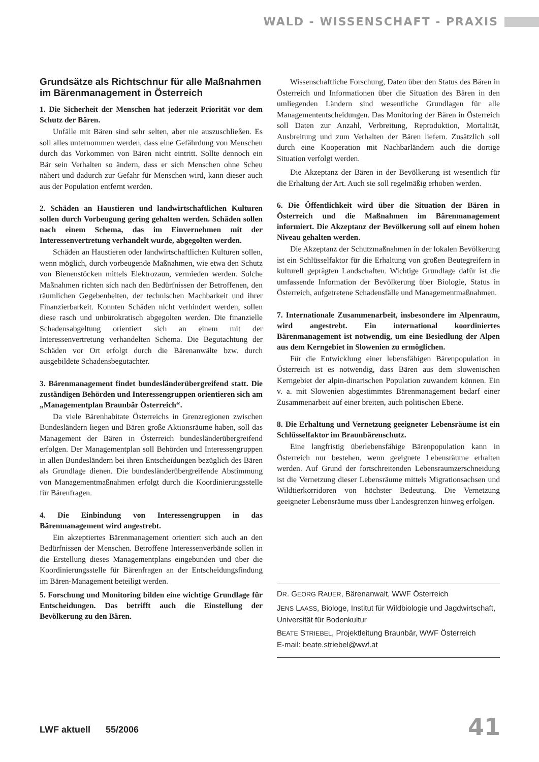WALD - WISSENSCHAFT - PRAXIS
Grundsätze als Richtschnur für alle Maß­nahmen im Bärenmanagement in Österreich
1. Die Sicherheit der Menschen hat jederzeit Priorität vor dem Schutz der Bären.
Unfälle mit Bären sind sehr selten, aber nie auszuschließen. Es soll alles unternommen werden, dass eine Gefährdung von Menschen durch das Vorkommen von Bären nicht eintritt. Sollte dennoch ein Bär sein Verhalten so ändern, dass er sich Menschen ohne Scheu nähert und dadurch zur Gefahr für Menschen wird, kann dieser auch aus der Population entfernt werden.
2. Schäden an Haustieren und landwirtschaftlichen Kulturen sollen durch Vorbeugung gering gehalten werden. Schäden sollen nach einem Schema, das im Einvernehmen mit der Interessenvertretung verhandelt wurde, abgegolten werden.
Schäden an Haustieren oder landwirtschaftlichen Kulturen sollen, wenn möglich, durch vorbeugende Maßnahmen, wie etwa den Schutz von Bienenstöcken mittels Elektrozaun, vermieden werden. Solche Maßnahmen richten sich nach den Bedürfnissen der Betroffenen, den räumlichen Gegebenheiten, der technischen Machbarkeit und ihrer Finanzierbarkeit. Konnten Schäden nicht verhindert werden, sollen diese rasch und unbürokratisch abgegolten werden. Die finanzielle Schadensabgeltung orientiert sich an einem mit der Interessenvertretung verhandelten Schema. Die Begutachtung der Schäden vor Ort erfolgt durch die Bärenanwälte bzw. durch ausgebildete Schadensbegutachter.
3. Bärenmanagement findet bundesländerübergreifend statt. Die zuständigen Behörden und Interessengruppen orientieren sich am „Managementplan Braunbär Österreich“.
Da viele Bärenhabitate Österreichs in Grenzregionen zwischen Bundesländern liegen und Bären große Aktionsräume haben, soll das Management der Bären in Österreich bundesländerübergreifend erfolgen. Der Managementplan soll Behörden und Interessengruppen in allen Bundesländern bei ihren Entscheidungen bezüglich des Bären als Grundlage dienen. Die bundesländerübergreifende Abstimmung von Managementmaßnahmen erfolgt durch die Koordinierungsstelle für Bärenfragen.
4. Die Einbindung von Interessengruppen in das Bärenmanagement wird angestrebt.
Ein akzeptiertes Bärenmanagement orientiert sich auch an den Bedürfnissen der Menschen. Betroffene Interessenverbände sollen in die Erstellung dieses Managementplans eingebunden und über die Koordinierungsstelle für Bärenfragen an der Entscheidungsfindung im Bären-Management beteiligt werden.
5. Forschung und Monitoring bilden eine wichtige Grundlage für Entscheidungen. Das betrifft auch die Einstellung der Bevölkerung zu den Bären.
Wissenschaftliche Forschung, Daten über den Status des Bären in Österreich und Informationen über die Situation des Bären in den umliegenden Ländern sind wesentliche Grundlagen für alle Managemententscheidungen. Das Monitoring der Bären in Österreich soll Daten zur Anzahl, Verbreitung, Reproduktion, Mortalität, Ausbreitung und zum Verhalten der Bären liefern. Zusätzlich soll durch eine Kooperation mit Nachbarländern auch die dortige Situation verfolgt werden.
Die Akzeptanz der Bären in der Bevölkerung ist wesentlich für die Erhaltung der Art. Auch sie soll regelmäßig erhoben werden.
6. Die Öffentlichkeit wird über die Situation der Bären in Österreich und die Maßnahmen im Bärenmanagement informiert. Die Akzeptanz der Bevölkerung soll auf einem hohen Niveau gehalten werden.
Die Akzeptanz der Schutzmaßnahmen in der lokalen Bevölkerung ist ein Schlüsselfaktor für die Erhaltung von großen Beutegreifern in kulturell geprägten Landschaften. Wichtige Grundlage dafür ist die umfassende Information der Bevölkerung über Biologie, Status in Österreich, aufgetretene Schadensfälle und Managementmaßnahmen.
7. Internationale Zusammenarbeit, insbesondere im Alpenraum, wird angestrebt. Ein international koordiniertes Bärenmanagement ist notwendig, um eine Besiedlung der Alpen aus dem Kerngebiet in Slowenien zu ermöglichen.
Für die Entwicklung einer lebensfähigen Bärenpopulation in Österreich ist es notwendig, dass Bären aus dem slowenischen Kerngebiet der alpin-dinarischen Population zuwandern können. Ein v. a. mit Slowenien abgestimmtes Bärenmanagement bedarf einer Zusammenarbeit auf einer breiten, auch politischen Ebene.
8. Die Erhaltung und Vernetzung geeigneter Lebensräume ist ein Schlüsselfaktor im Braunbärenschutz.
Eine langfristig überlebensfähige Bärenpopulation kann in Österreich nur bestehen, wenn geeignete Lebensräume erhalten werden. Auf Grund der fortschreitenden Lebensraumzerschneidung ist die Vernetzung dieser Lebensräume mittels Migrationsachsen und Wildtierkorridoren von höchster Bedeutung. Die Vernetzung geeigneter Lebensräume muss über Landesgrenzen hinweg erfolgen.
DR. GEORG RAUER, Bärenanwalt, WWF Österreich
JENS LAASS, Biologe, Institut für Wildbiologie und Jagdwirtschaft, Universität für Bodenkultur
BEATE STRIEBEL, Projektleitung Braunbär, WWF Österreich
E-mail: beate.striebel@wwf.at
LWF aktuell 55/2006 41